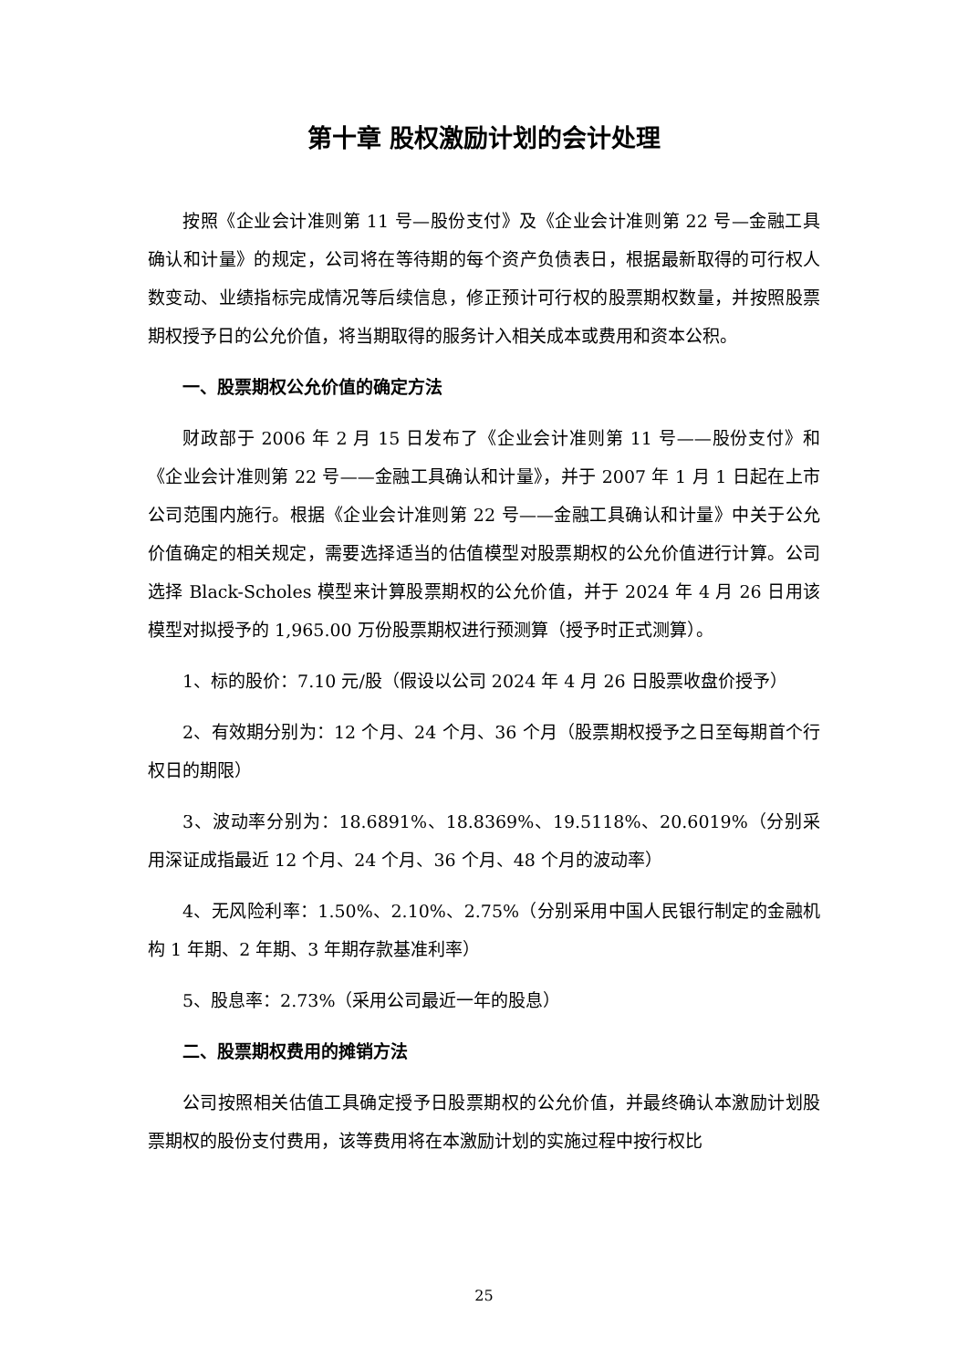第十章 股权激励计划的会计处理
按照《企业会计准则第 11 号—股份支付》及《企业会计准则第 22 号—金融工具确认和计量》的规定，公司将在等待期的每个资产负债表日，根据最新取得的可行权人数变动、业绩指标完成情况等后续信息，修正预计可行权的股票期权数量，并按照股票期权授予日的公允价值，将当期取得的服务计入相关成本或费用和资本公积。
一、股票期权公允价值的确定方法
财政部于 2006 年 2 月 15 日发布了《企业会计准则第 11 号——股份支付》和《企业会计准则第 22 号——金融工具确认和计量》，并于 2007 年 1 月 1 日起在上市公司范围内施行。根据《企业会计准则第 22 号——金融工具确认和计量》中关于公允价值确定的相关规定，需要选择适当的估值模型对股票期权的公允价值进行计算。公司选择 Black-Scholes 模型来计算股票期权的公允价值，并于 2024 年 4 月 26 日用该模型对拟授予的 1,965.00 万份股票期权进行预测算（授予时正式测算）。
1、标的股价：7.10 元/股（假设以公司 2024 年 4 月 26 日股票收盘价授予）
2、有效期分别为：12 个月、24 个月、36 个月（股票期权授予之日至每期首个行权日的期限）
3、波动率分别为：18.6891%、18.8369%、19.5118%、20.6019%（分别采用深证成指最近 12 个月、24 个月、36 个月、48 个月的波动率）
4、无风险利率：1.50%、2.10%、2.75%（分别采用中国人民银行制定的金融机构 1 年期、2 年期、3 年期存款基准利率）
5、股息率：2.73%（采用公司最近一年的股息）
二、股票期权费用的摊销方法
公司按照相关估值工具确定授予日股票期权的公允价值，并最终确认本激励计划股票期权的股份支付费用，该等费用将在本激励计划的实施过程中按行权比
25